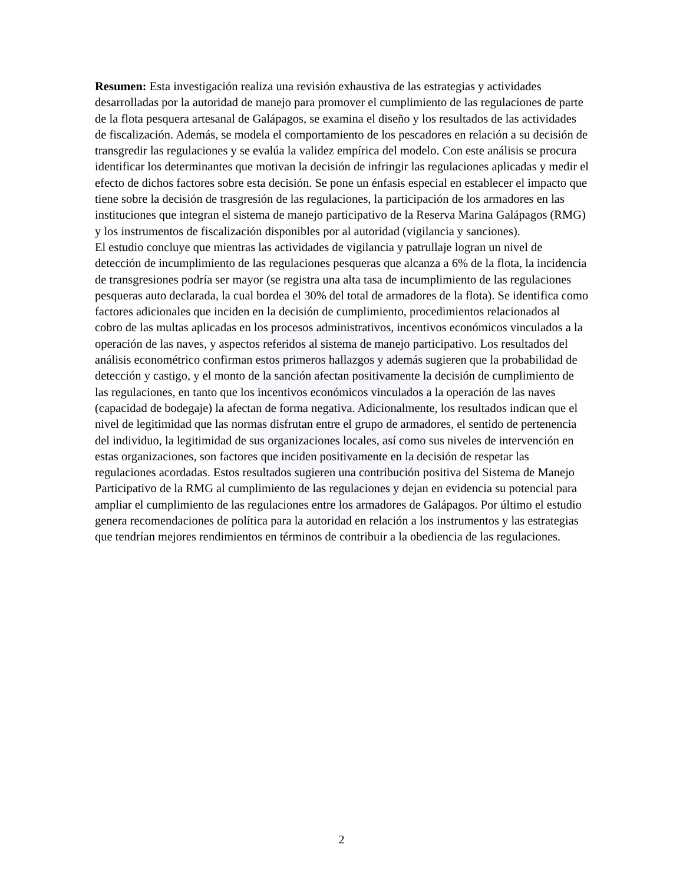Resumen: Esta investigación realiza una revisión exhaustiva de las estrategias y actividades desarrolladas por la autoridad de manejo para promover el cumplimiento de las regulaciones de parte de la flota pesquera artesanal de Galápagos, se examina el diseño y los resultados de las actividades de fiscalización. Además, se modela el comportamiento de los pescadores en relación a su decisión de transgredir las regulaciones y se evalúa la validez empírica del modelo. Con este análisis se procura identificar los determinantes que motivan la decisión de infringir las regulaciones aplicadas y medir el efecto de dichos factores sobre esta decisión. Se pone un énfasis especial en establecer el impacto que tiene sobre la decisión de trasgresión de las regulaciones, la participación de los armadores en las instituciones que integran el sistema de manejo participativo de la Reserva Marina Galápagos (RMG) y los instrumentos de fiscalización disponibles por al autoridad (vigilancia y sanciones).
El estudio concluye que mientras las actividades de vigilancia y patrullaje logran un nivel de detección de incumplimiento de las regulaciones pesqueras que alcanza a 6% de la flota, la incidencia de transgresiones podría ser mayor (se registra una alta tasa de incumplimiento de las regulaciones pesqueras auto declarada, la cual bordea el 30% del total de armadores de la flota). Se identifica como factores adicionales que inciden en la decisión de cumplimiento, procedimientos relacionados al cobro de las multas aplicadas en los procesos administrativos, incentivos económicos vinculados a la operación de las naves, y aspectos referidos al sistema de manejo participativo. Los resultados del análisis econométrico confirman estos primeros hallazgos y además sugieren que la probabilidad de detección y castigo, y el monto de la sanción afectan positivamente la decisión de cumplimiento de las regulaciones, en tanto que los incentivos económicos vinculados a la operación de las naves (capacidad de bodegaje) la afectan de forma negativa. Adicionalmente, los resultados indican que el nivel de legitimidad que las normas disfrutan entre el grupo de armadores, el sentido de pertenencia del individuo, la legitimidad de sus organizaciones locales, así como sus niveles de intervención en estas organizaciones, son factores que inciden positivamente en la decisión de respetar las regulaciones acordadas. Estos resultados sugieren una contribución positiva del Sistema de Manejo Participativo de la RMG al cumplimiento de las regulaciones y dejan en evidencia su potencial para ampliar el cumplimiento de las regulaciones entre los armadores de Galápagos. Por último el estudio genera recomendaciones de política para la autoridad en relación a los instrumentos y las estrategias que tendrían mejores rendimientos en términos de contribuir a la obediencia de las regulaciones.
2